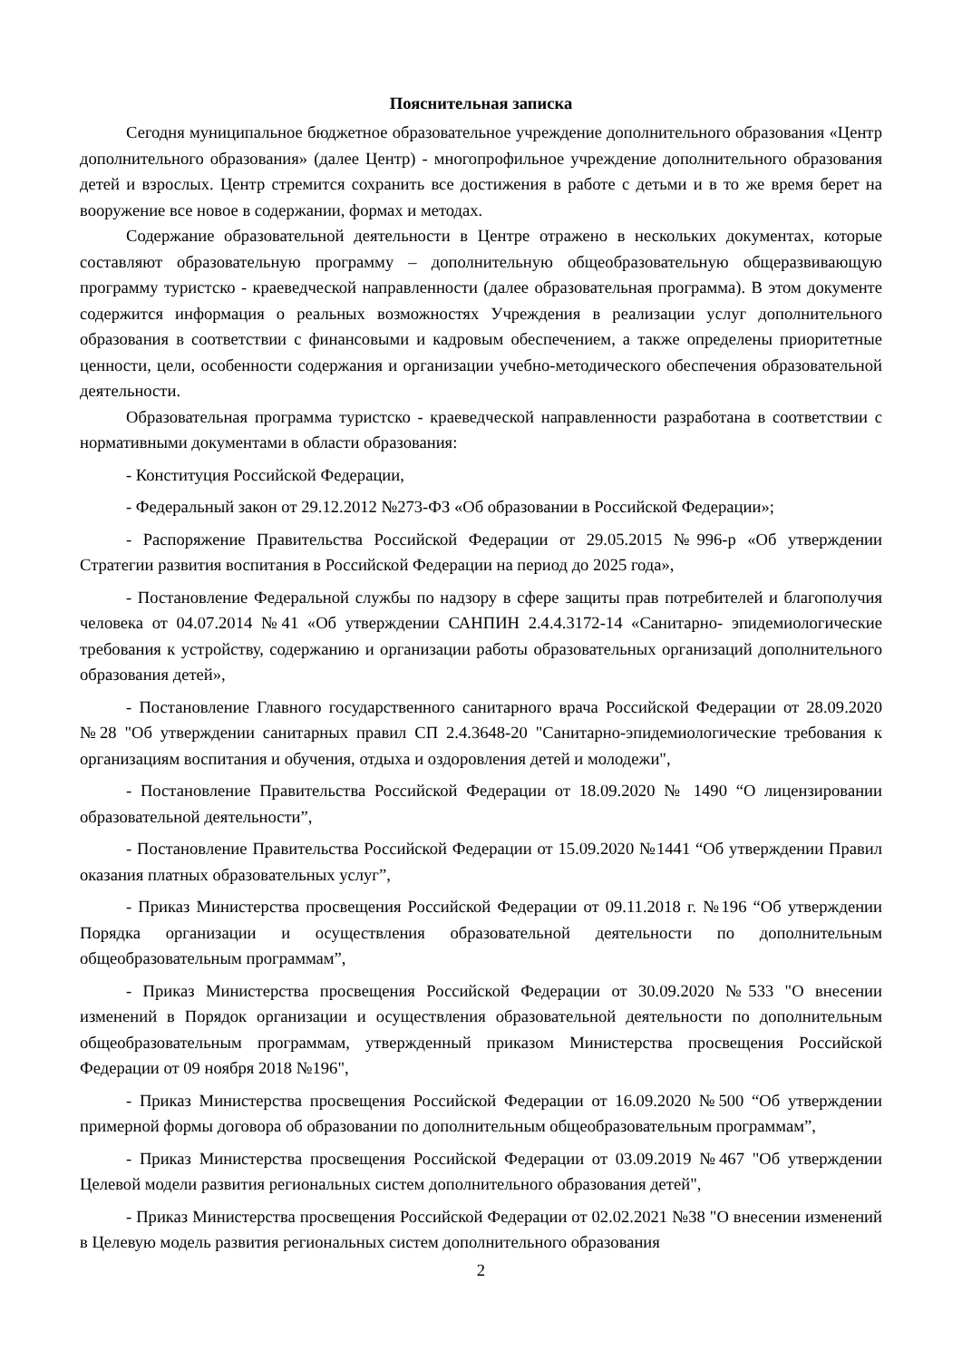Пояснительная записка
Сегодня муниципальное бюджетное образовательное учреждение дополнительного образования «Центр дополнительного образования» (далее Центр) - многопрофильное учреждение дополнительного образования детей и взрослых. Центр стремится сохранить все достижения в работе с детьми и в то же время берет на вооружение все новое в содержании, формах и методах.
Содержание образовательной деятельности в Центре отражено в нескольких документах, которые составляют образовательную программу – дополнительную общеобразовательную общеразвивающую программу туристско - краеведческой направленности (далее образовательная программа). В этом документе содержится информация о реальных возможностях Учреждения в реализации услуг дополнительного образования в соответствии с финансовыми и кадровым обеспечением, а также определены приоритетные ценности, цели, особенности содержания и организации учебно-методического обеспечения образовательной деятельности.
Образовательная программа туристско - краеведческой направленности разработана в соответствии с нормативными документами в области образования:
- Конституция Российской Федерации,
- Федеральный закон от 29.12.2012 №273-ФЗ «Об образовании в Российской Федерации»;
- Распоряжение Правительства Российской Федерации от 29.05.2015 №996-р «Об утверждении Стратегии развития воспитания в Российской Федерации на период до 2025 года»,
- Постановление Федеральной службы по надзору в сфере защиты прав потребителей и благополучия человека от 04.07.2014 №41 «Об утверждении САНПИН 2.4.4.3172-14 «Санитарно- эпидемиологические требования к устройству, содержанию и организации работы образовательных организаций дополнительного образования детей»,
- Постановление Главного государственного санитарного врача Российской Федерации от 28.09.2020 №28 "Об утверждении санитарных правил СП 2.4.3648-20 "Санитарно-эпидемиологические требования к организациям воспитания и обучения, отдыха и оздоровления детей и молодежи",
- Постановление Правительства Российской Федерации от 18.09.2020 № 1490 “О лицензировании образовательной деятельности”,
- Постановление Правительства Российской Федерации от 15.09.2020 №1441 “Об утверждении Правил оказания платных образовательных услуг”,
- Приказ Министерства просвещения Российской Федерации от 09.11.2018 г. №196 “Об утверждении Порядка организации и осуществления образовательной деятельности по дополнительным общеобразовательным программам”,
- Приказ Министерства просвещения Российской Федерации от 30.09.2020 №533 "О внесении изменений в Порядок организации и осуществления образовательной деятельности по дополнительным общеобразовательным программам, утвержденный приказом Министерства просвещения Российской Федерации от 09 ноября 2018 №196",
- Приказ Министерства просвещения Российской Федерации от 16.09.2020 №500 “Об утверждении примерной формы договора об образовании по дополнительным общеобразовательным программам”,
- Приказ Министерства просвещения Российской Федерации от 03.09.2019 №467 "Об утверждении Целевой модели развития региональных систем дополнительного образования детей",
- Приказ Министерства просвещения Российской Федерации от 02.02.2021 №38 "О внесении изменений в Целевую модель развития региональных систем дополнительного образования
2